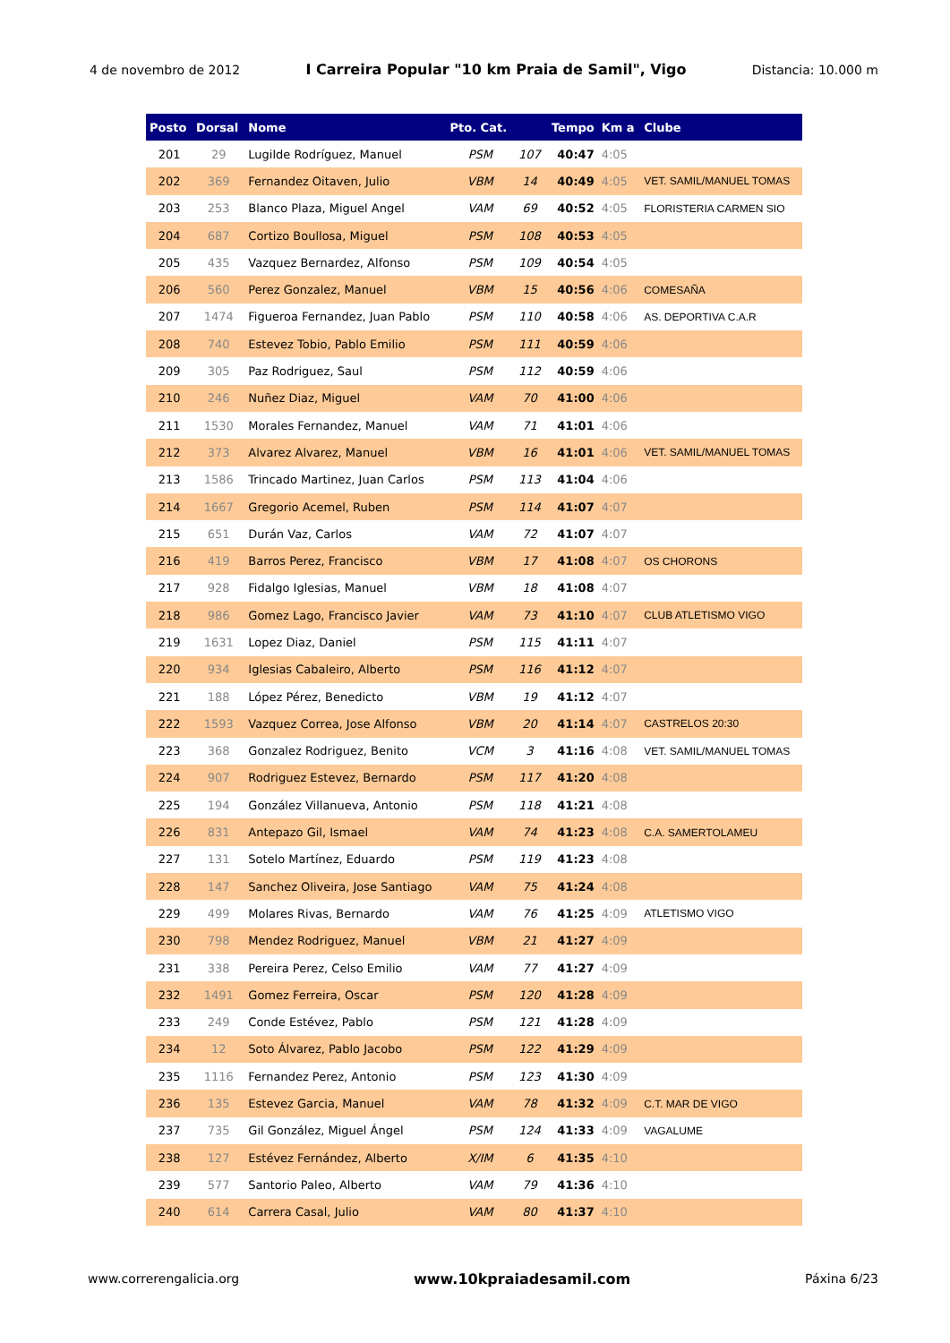4 de novembro de 2012 I Carreira Popular "10 km Praia de Samil", Vigo Distancia: 10.000 m
| Posto | Dorsal | Nome | Pto. Cat. | | Tempo | Km a | Clube |
| --- | --- | --- | --- | --- | --- | --- | --- |
| 201 | 29 | Lugilde Rodríguez, Manuel | PSM | 107 | 40:47 | 4:05 | |
| 202 | 369 | Fernandez Oitaven, Julio | VBM | 14 | 40:49 | 4:05 | VET. SAMIL/MANUEL TOMAS |
| 203 | 253 | Blanco Plaza, Miguel Angel | VAM | 69 | 40:52 | 4:05 | FLORISTERIA CARMEN SIO |
| 204 | 687 | Cortizo Boullosa, Miguel | PSM | 108 | 40:53 | 4:05 | |
| 205 | 435 | Vazquez Bernardez, Alfonso | PSM | 109 | 40:54 | 4:05 | |
| 206 | 560 | Perez Gonzalez, Manuel | VBM | 15 | 40:56 | 4:06 | COMESAÑA |
| 207 | 1474 | Figueroa Fernandez, Juan Pablo | PSM | 110 | 40:58 | 4:06 | AS. DEPORTIVA C.A.R |
| 208 | 740 | Estevez Tobio, Pablo Emilio | PSM | 111 | 40:59 | 4:06 | |
| 209 | 305 | Paz Rodriguez, Saul | PSM | 112 | 40:59 | 4:06 | |
| 210 | 246 | Nuñez Diaz, Miguel | VAM | 70 | 41:00 | 4:06 | |
| 211 | 1530 | Morales Fernandez, Manuel | VAM | 71 | 41:01 | 4:06 | |
| 212 | 373 | Alvarez Alvarez, Manuel | VBM | 16 | 41:01 | 4:06 | VET. SAMIL/MANUEL TOMAS |
| 213 | 1586 | Trincado Martinez, Juan Carlos | PSM | 113 | 41:04 | 4:06 | |
| 214 | 1667 | Gregorio Acemel, Ruben | PSM | 114 | 41:07 | 4:07 | |
| 215 | 651 | Durán Vaz, Carlos | VAM | 72 | 41:07 | 4:07 | |
| 216 | 419 | Barros Perez, Francisco | VBM | 17 | 41:08 | 4:07 | OS CHORONS |
| 217 | 928 | Fidalgo Iglesias, Manuel | VBM | 18 | 41:08 | 4:07 | |
| 218 | 986 | Gomez Lago, Francisco Javier | VAM | 73 | 41:10 | 4:07 | CLUB ATLETISMO VIGO |
| 219 | 1631 | Lopez Diaz, Daniel | PSM | 115 | 41:11 | 4:07 | |
| 220 | 934 | Iglesias Cabaleiro, Alberto | PSM | 116 | 41:12 | 4:07 | |
| 221 | 188 | López Pérez, Benedicto | VBM | 19 | 41:12 | 4:07 | |
| 222 | 1593 | Vazquez Correa, Jose Alfonso | VBM | 20 | 41:14 | 4:07 | CASTRELOS 20:30 |
| 223 | 368 | Gonzalez Rodriguez, Benito | VCM | 3 | 41:16 | 4:08 | VET. SAMIL/MANUEL TOMAS |
| 224 | 907 | Rodriguez Estevez, Bernardo | PSM | 117 | 41:20 | 4:08 | |
| 225 | 194 | González Villanueva, Antonio | PSM | 118 | 41:21 | 4:08 | |
| 226 | 831 | Antepazo Gil, Ismael | VAM | 74 | 41:23 | 4:08 | C.A. SAMERTOLAMEU |
| 227 | 131 | Sotelo Martínez, Eduardo | PSM | 119 | 41:23 | 4:08 | |
| 228 | 147 | Sanchez Oliveira, Jose Santiago | VAM | 75 | 41:24 | 4:08 | |
| 229 | 499 | Molares Rivas, Bernardo | VAM | 76 | 41:25 | 4:09 | ATLETISMO VIGO |
| 230 | 798 | Mendez Rodriguez, Manuel | VBM | 21 | 41:27 | 4:09 | |
| 231 | 338 | Pereira Perez, Celso Emilio | VAM | 77 | 41:27 | 4:09 | |
| 232 | 1491 | Gomez Ferreira, Oscar | PSM | 120 | 41:28 | 4:09 | |
| 233 | 249 | Conde Estévez, Pablo | PSM | 121 | 41:28 | 4:09 | |
| 234 | 12 | Soto Álvarez, Pablo Jacobo | PSM | 122 | 41:29 | 4:09 | |
| 235 | 1116 | Fernandez Perez, Antonio | PSM | 123 | 41:30 | 4:09 | |
| 236 | 135 | Estevez Garcia, Manuel | VAM | 78 | 41:32 | 4:09 | C.T. MAR DE VIGO |
| 237 | 735 | Gil González, Miguel Ángel | PSM | 124 | 41:33 | 4:09 | VAGALUME |
| 238 | 127 | Estévez Fernández, Alberto | X/IM | 6 | 41:35 | 4:10 | |
| 239 | 577 | Santorio Paleo, Alberto | VAM | 79 | 41:36 | 4:10 | |
| 240 | 614 | Carrera Casal, Julio | VAM | 80 | 41:37 | 4:10 | |
www.correrengalicia.org www.10kpraiadesamil.com Páxina 6/23